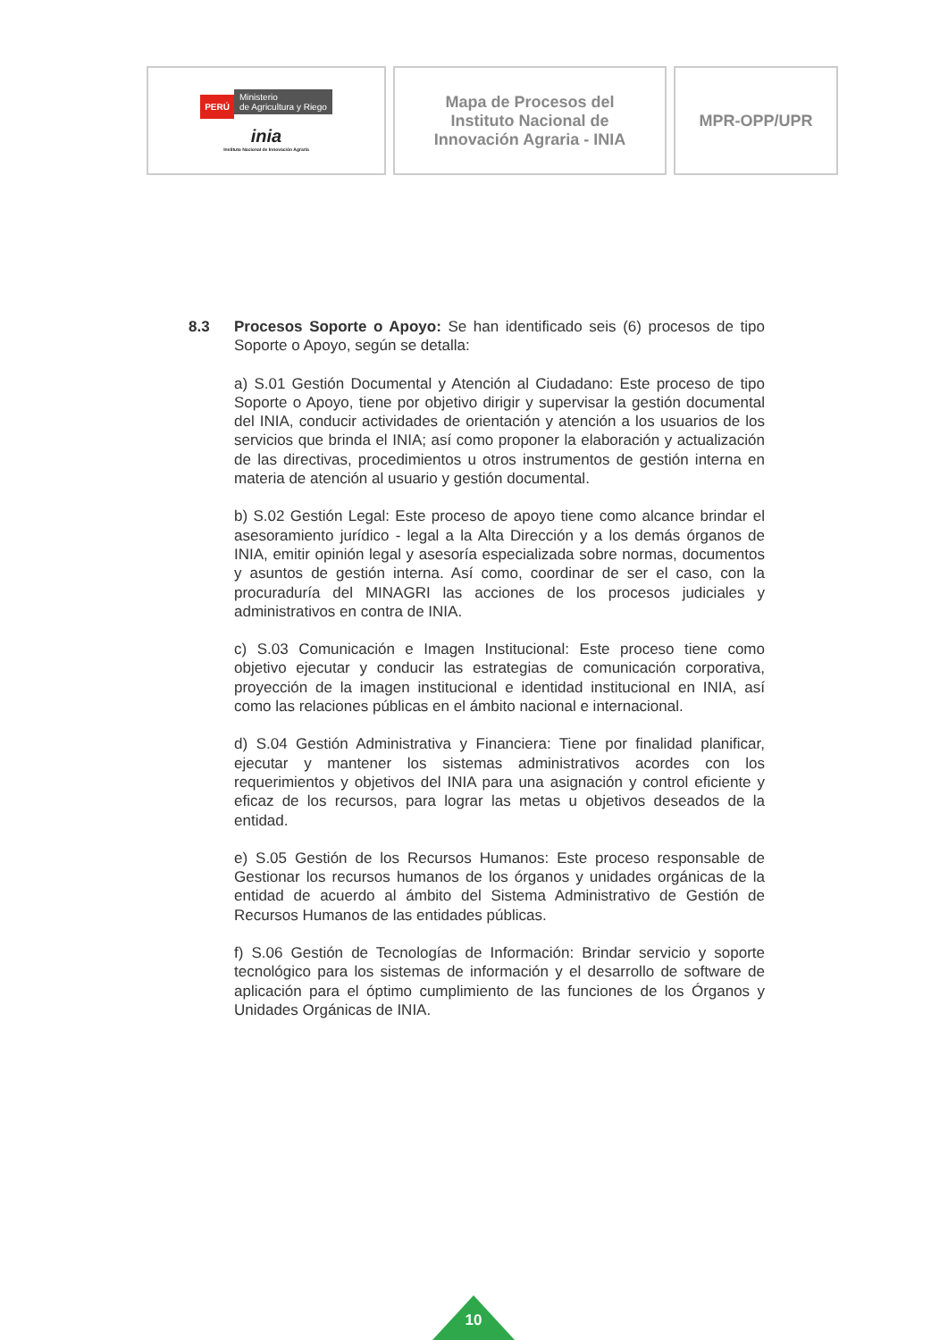| PERÚ Ministerio de Agricultura y Riego inia Instituto Nacional de Innovación Agraria | Mapa de Procesos del Instituto Nacional de Innovación Agraria - INIA | MPR-OPP/UPR |
8.3 Procesos Soporte o Apoyo: Se han identificado seis (6) procesos de tipo Soporte o Apoyo, según se detalla:
a) S.01 Gestión Documental y Atención al Ciudadano: Este proceso de tipo Soporte o Apoyo, tiene por objetivo dirigir y supervisar la gestión documental del INIA, conducir actividades de orientación y atención a los usuarios de los servicios que brinda el INIA; así como proponer la elaboración y actualización de las directivas, procedimientos u otros instrumentos de gestión interna en materia de atención al usuario y gestión documental.
b) S.02 Gestión Legal: Este proceso de apoyo tiene como alcance brindar el asesoramiento jurídico - legal a la Alta Dirección y a los demás órganos de INIA, emitir opinión legal y asesoría especializada sobre normas, documentos y asuntos de gestión interna. Así como, coordinar de ser el caso, con la procuraduría del MINAGRI las acciones de los procesos judiciales y administrativos en contra de INIA.
c) S.03 Comunicación e Imagen Institucional: Este proceso tiene como objetivo ejecutar y conducir las estrategias de comunicación corporativa, proyección de la imagen institucional e identidad institucional en INIA, así como las relaciones públicas en el ámbito nacional e internacional.
d) S.04 Gestión Administrativa y Financiera: Tiene por finalidad planificar, ejecutar y mantener los sistemas administrativos acordes con los requerimientos y objetivos del INIA para una asignación y control eficiente y eficaz de los recursos, para lograr las metas u objetivos deseados de la entidad.
e) S.05 Gestión de los Recursos Humanos: Este proceso responsable de Gestionar los recursos humanos de los órganos y unidades orgánicas de la entidad de acuerdo al ámbito del Sistema Administrativo de Gestión de Recursos Humanos de las entidades públicas.
f) S.06 Gestión de Tecnologías de Información: Brindar servicio y soporte tecnológico para los sistemas de información y el desarrollo de software de aplicación para el óptimo cumplimiento de las funciones de los Órganos y Unidades Orgánicas de INIA.
10